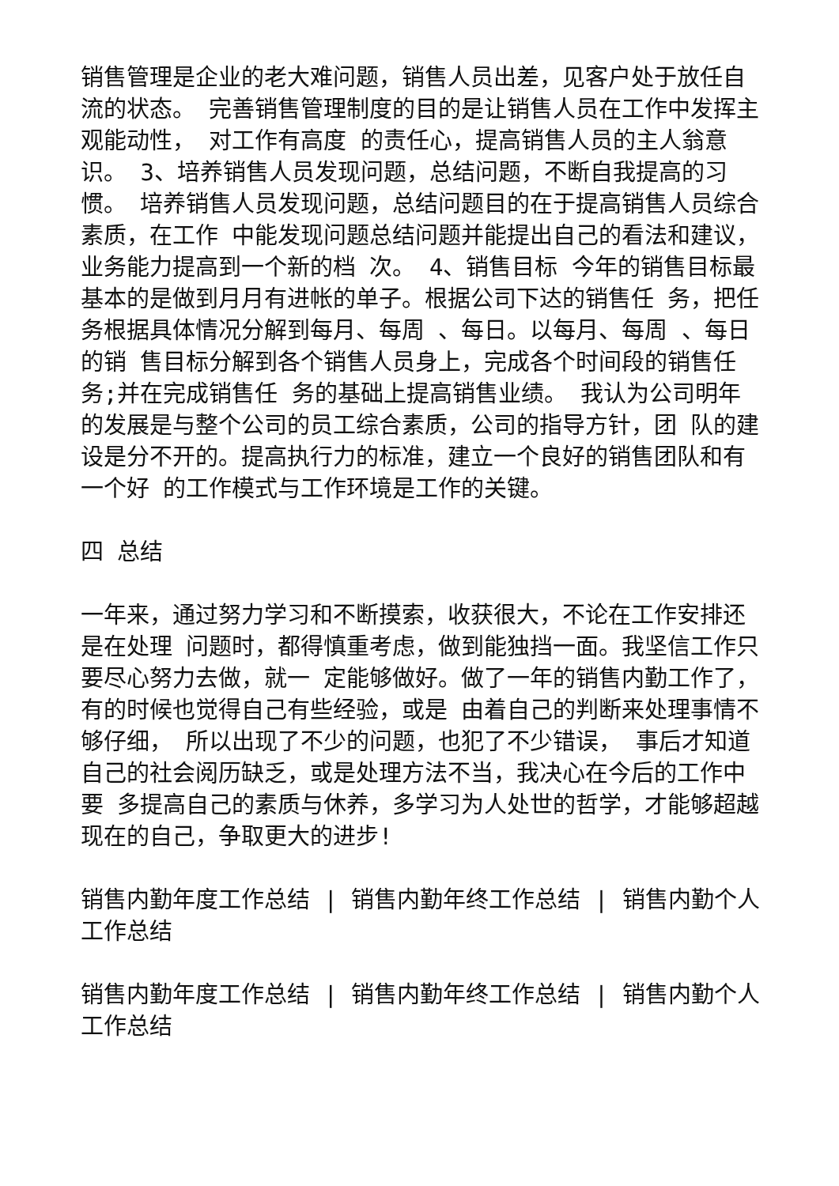销售管理是企业的老大难问题，销售人员出差，见客户处于放任自流的状态。 完善销售管理制度的目的是让销售人员在工作中发挥主观能动性， 对工作有高度 的责任心，提高销售人员的主人翁意识。 3、培养销售人员发现问题，总结问题，不断自我提高的习惯。 培养销售人员发现问题，总结问题目的在于提高销售人员综合素质，在工作 中能发现问题总结问题并能提出自己的看法和建议， 业务能力提高到一个新的档 次。 4、销售目标 今年的销售目标最基本的是做到月月有进帐的单子。根据公司下达的销售任 务，把任务根据具体情况分解到每月、每周 、每日。以每月、每周 、每日的销 售目标分解到各个销售人员身上，完成各个时间段的销售任务;并在完成销售任 务的基础上提高销售业绩。 我认为公司明年的发展是与整个公司的员工综合素质，公司的指导方针，团 队的建设是分不开的。提高执行力的标准，建立一个良好的销售团队和有一个好 的工作模式与工作环境是工作的关键。
四 总结
一年来，通过努力学习和不断摸索，收获很大，不论在工作安排还是在处理 问题时，都得慎重考虑，做到能独挡一面。我坚信工作只要尽心努力去做，就一 定能够做好。做了一年的销售内勤工作了，有的时候也觉得自己有些经验，或是 由着自己的判断来处理事情不够仔细， 所以出现了不少的问题，也犯了不少错误， 事后才知道自己的社会阅历缺乏，或是处理方法不当，我决心在今后的工作中要 多提高自己的素质与休养，多学习为人处世的哲学，才能够超越现在的自己，争取更大的进步!
销售内勤年度工作总结 | 销售内勤年终工作总结 | 销售内勤个人工作总结
销售内勤年度工作总结 | 销售内勤年终工作总结 | 销售内勤个人工作总结